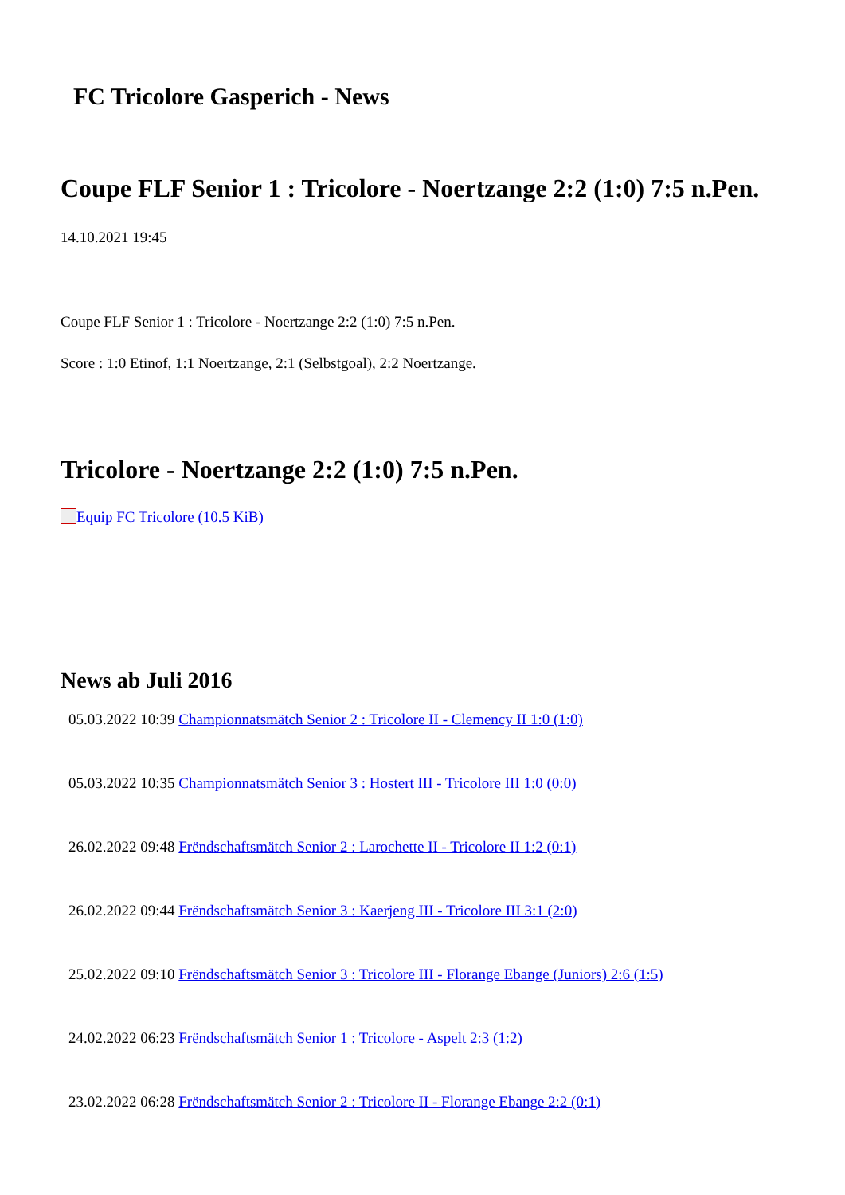FC Tricolore Gasperich - News
Coupe FLF Senior 1 : Tricolore - Noertzange 2:2 (1:0) 7:5 n.Pen.
14.10.2021 19:45
Coupe FLF Senior 1 : Tricolore - Noertzange 2:2 (1:0) 7:5 n.Pen.
Score : 1:0 Etinof, 1:1 Noertzange, 2:1 (Selbstgoal), 2:2 Noertzange.
Tricolore - Noertzange 2:2 (1:0) 7:5 n.Pen.
Equip FC Tricolore (10.5 KiB)
News ab Juli 2016
05.03.2022 10:39 Championnatsmätch Senior 2 : Tricolore II - Clemency II 1:0 (1:0)
05.03.2022 10:35 Championnatsmätch Senior 3 : Hostert III - Tricolore III 1:0 (0:0)
26.02.2022 09:48 Frëndschaftsmätch Senior 2 : Larochette II - Tricolore II 1:2 (0:1)
26.02.2022 09:44 Frëndschaftsmätch Senior 3 : Kaerjeng III - Tricolore III 3:1 (2:0)
25.02.2022 09:10 Frëndschaftsmätch Senior 3 : Tricolore III - Florange Ebange (Juniors) 2:6 (1:5)
24.02.2022 06:23 Frëndschaftsmätch Senior 1 : Tricolore - Aspelt 2:3 (1:2)
23.02.2022 06:28 Frëndschaftsmätch Senior 2 : Tricolore II - Florange Ebange 2:2 (0:1)